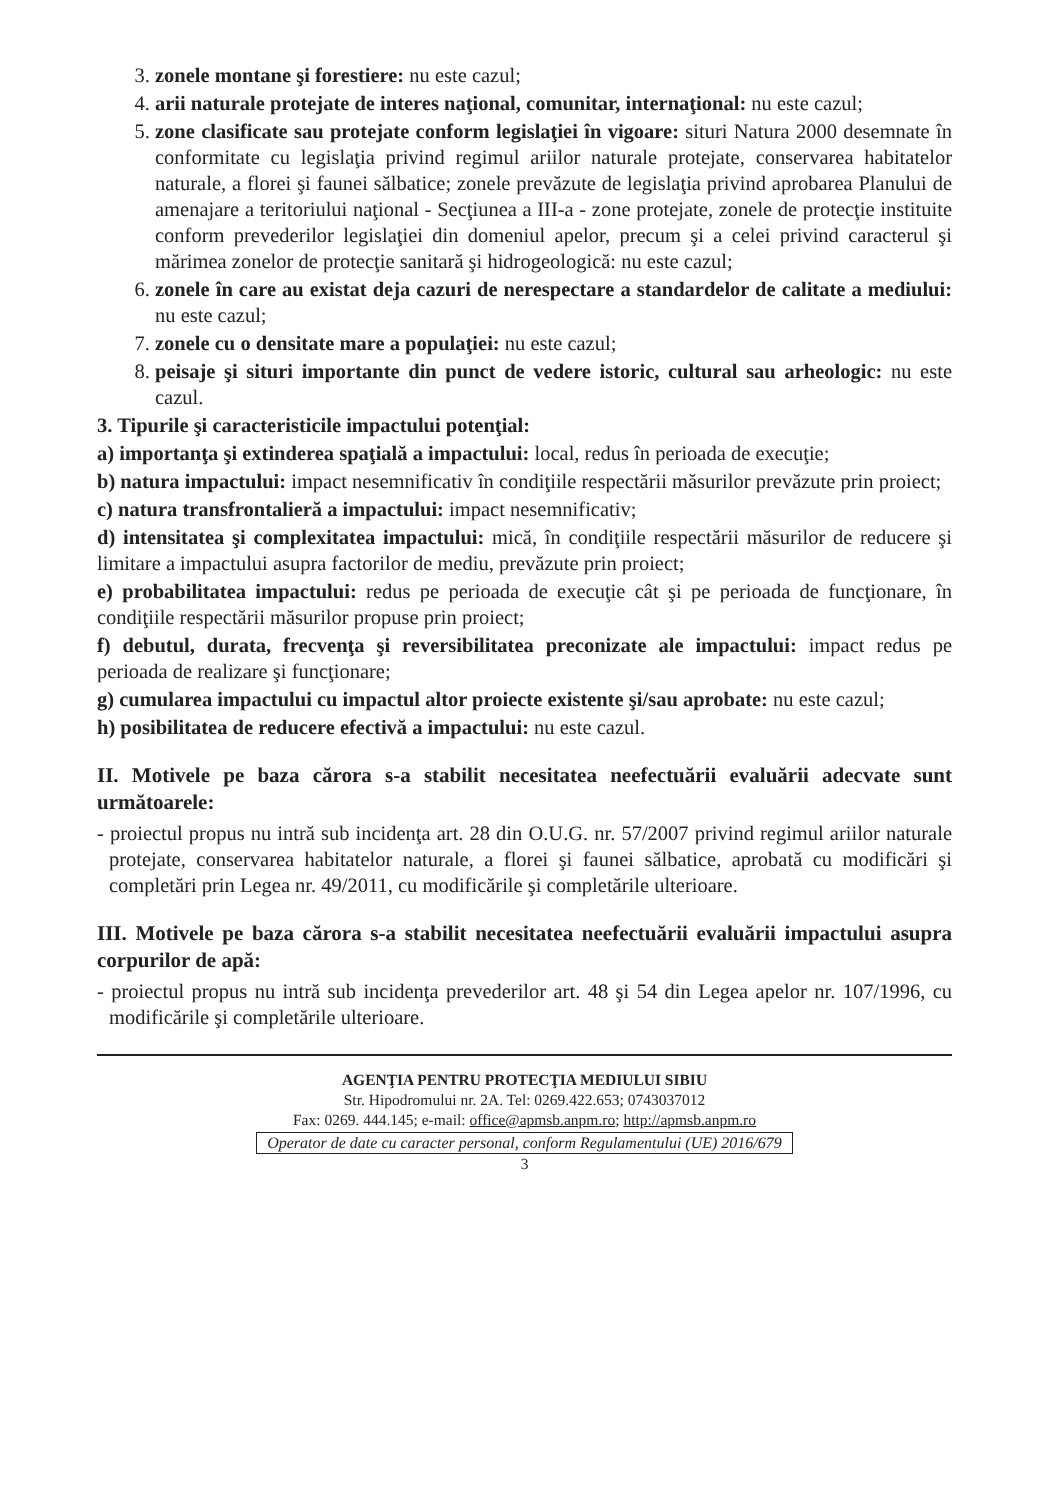3. zonele montane şi forestiere: nu este cazul;
4. arii naturale protejate de interes naţional, comunitar, internaţional: nu este cazul;
5. zone clasificate sau protejate conform legislaţiei în vigoare: situri Natura 2000 desemnate în conformitate cu legislaţia privind regimul ariilor naturale protejate, conservarea habitatelor naturale, a florei şi faunei sălbatice; zonele prevăzute de legislaţia privind aprobarea Planului de amenajare a teritoriului naţional - Secţiunea a III-a - zone protejate, zonele de protecţie instituite conform prevederilor legislaţiei din domeniul apelor, precum şi a celei privind caracterul şi mărimea zonelor de protecţie sanitară şi hidrogeologică: nu este cazul;
6. zonele în care au existat deja cazuri de nerespectare a standardelor de calitate a mediului: nu este cazul;
7. zonele cu o densitate mare a populaţiei: nu este cazul;
8. peisaje şi situri importante din punct de vedere istoric, cultural sau arheologic: nu este cazul.
3. Tipurile şi caracteristicile impactului potenţial:
a) importanţa şi extinderea spaţială a impactului: local, redus în perioada de execuţie;
b) natura impactului: impact nesemnificativ în condiţiile respectării măsurilor prevăzute prin proiect;
c) natura transfrontalieră a impactului: impact nesemnificativ;
d) intensitatea şi complexitatea impactului: mică, în condiţiile respectării măsurilor de reducere şi limitare a impactului asupra factorilor de mediu, prevăzute prin proiect;
e) probabilitatea impactului: redus pe perioada de execuţie cât şi pe perioada de funcţionare, în condiţiile respectării măsurilor propuse prin proiect;
f) debutul, durata, frecvenţa şi reversibilitatea preconizate ale impactului: impact redus pe perioada de realizare şi funcţionare;
g) cumularea impactului cu impactul altor proiecte existente şi/sau aprobate: nu este cazul;
h) posibilitatea de reducere efectivă a impactului: nu este cazul.
II. Motivele pe baza cărora s-a stabilit necesitatea neefectuării evaluării adecvate sunt următoarele:
- proiectul propus nu intră sub incidenţa art. 28 din O.U.G. nr. 57/2007 privind regimul ariilor naturale protejate, conservarea habitatelor naturale, a florei şi faunei sălbatice, aprobată cu modificări şi completări prin Legea nr. 49/2011, cu modificările şi completările ulterioare.
III. Motivele pe baza cărora s-a stabilit necesitatea neefectuării evaluării impactului asupra corpurilor de apă:
- proiectul propus nu intră sub incidenţa prevederilor art. 48 şi 54 din Legea apelor nr. 107/1996, cu modificările şi completările ulterioare.
AGENŢIA PENTRU PROTECŢIA MEDIULUI SIBIU
Str. Hipodromului nr. 2A. Tel: 0269.422.653; 0743037012
Fax: 0269. 444.145; e-mail: office@apmsb.anpm.ro; http://apmsb.anpm.ro
Operator de date cu caracter personal, conform Regulamentului (UE) 2016/679
3